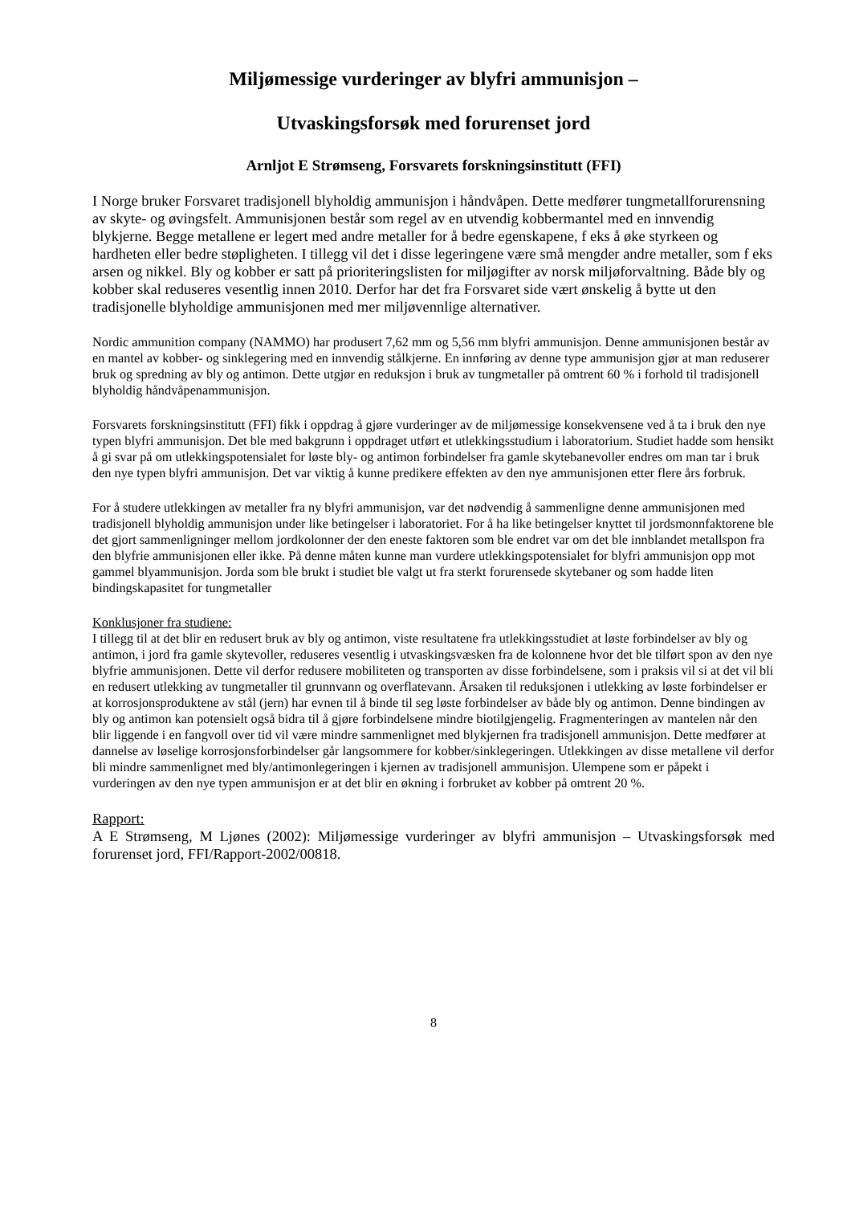Miljømessige vurderinger av blyfri ammunisjon –
Utvaskingsforsøk med forurenset jord
Arnljot E Strømseng, Forsvarets forskningsinstitutt (FFI)
I Norge bruker Forsvaret tradisjonell blyholdig ammunisjon i håndvåpen. Dette medfører tungmetallforurensning av skyte- og øvingsfelt. Ammunisjonen består som regel av en utvendig kobbermantel med en innvendig blykjerne. Begge metallene er legert med andre metaller for å bedre egenskapene, f eks å øke styrkeen og hardheten eller bedre støpligheten. I tillegg vil det i disse legeringene være små mengder andre metaller, som f eks arsen og nikkel. Bly og kobber er satt på prioriteringslisten for miljøgifter av norsk miljøforvaltning. Både bly og kobber skal reduseres vesentlig innen 2010. Derfor har det fra Forsvaret side vært ønskelig å bytte ut den tradisjonelle blyholdige ammunisjonen med mer miljøvennlige alternativer.
Nordic ammunition company (NAMMO) har produsert 7,62 mm og 5,56 mm blyfri ammunisjon. Denne ammunisjonen består av en mantel av kobber- og sinklegering med en innvendig stålkjerne. En innføring av denne type ammunisjon gjør at man reduserer bruk og spredning av bly og antimon. Dette utgjør en reduksjon i bruk av tungmetaller på omtrent 60 % i forhold til tradisjonell blyholdig håndvåpenammunisjon.
Forsvarets forskningsinstitutt (FFI) fikk i oppdrag å gjøre vurderinger av de miljømessige konsekvensene ved å ta i bruk den nye typen blyfri ammunisjon. Det ble med bakgrunn i oppdraget utført et utlekkingsstudium i laboratorium. Studiet hadde som hensikt å gi svar på om utlekkingspotensialet for løste bly- og antimon forbindelser fra gamle skytebanevoller endres om man tar i bruk den nye typen blyfri ammunisjon. Det var viktig å kunne predikere effekten av den nye ammunisjonen etter flere års forbruk.
For å studere utlekkingen av metaller fra ny blyfri ammunisjon, var det nødvendig å sammenligne denne ammunisjonen med tradisjonell blyholdig ammunisjon under like betingelser i laboratoriet. For å ha like betingelser knyttet til jordsmonnfaktorene ble det gjort sammenligninger mellom jordkolonner der den eneste faktoren som ble endret var om det ble innblandet metallspon fra den blyfrie ammunisjonen eller ikke. På denne måten kunne man vurdere utlekkingspotensialet for blyfri ammunisjon opp mot gammel blyammunisjon. Jorda som ble brukt i studiet ble valgt ut fra sterkt forurensede skytebaner og som hadde liten bindingskapasitet for tungmetaller
Konklusjoner fra studiene:
I tillegg til at det blir en redusert bruk av bly og antimon, viste resultatene fra utlekkingsstudiet at løste forbindelser av bly og antimon, i jord fra gamle skytevoller, reduseres vesentlig i utvaskingsvæsken fra de kolonnene hvor det ble tilført spon av den nye blyfrie ammunisjonen. Dette vil derfor redusere mobiliteten og transporten av disse forbindelsene, som i praksis vil si at det vil bli en redusert utlekking av tungmetaller til grunnvann og overflatevann. Årsaken til reduksjonen i utlekking av løste forbindelser er at korrosjonsproduktene av stål (jern) har evnen til å binde til seg løste forbindelser av både bly og antimon. Denne bindingen av bly og antimon kan potensielt også bidra til å gjøre forbindelsene mindre biotilgjengelig. Fragmenteringen av mantelen når den blir liggende i en fangvoll over tid vil være mindre sammenlignet med blykjernen fra tradisjonell ammunisjon. Dette medfører at dannelse av løselige korrosjonsforbindelser går langsommere for kobber/sinklegeringen. Utlekkingen av disse metallene vil derfor bli mindre sammenlignet med bly/antimonlegeringen i kjernen av tradisjonell ammunisjon. Ulempene som er påpekt i vurderingen av den nye typen ammunisjon er at det blir en økning i forbruket av kobber på omtrent 20 %.
Rapport:
A E Strømseng, M Ljønes (2002): Miljømessige vurderinger av blyfri ammunisjon – Utvaskingsforsøk med forurenset jord, FFI/Rapport-2002/00818.
8